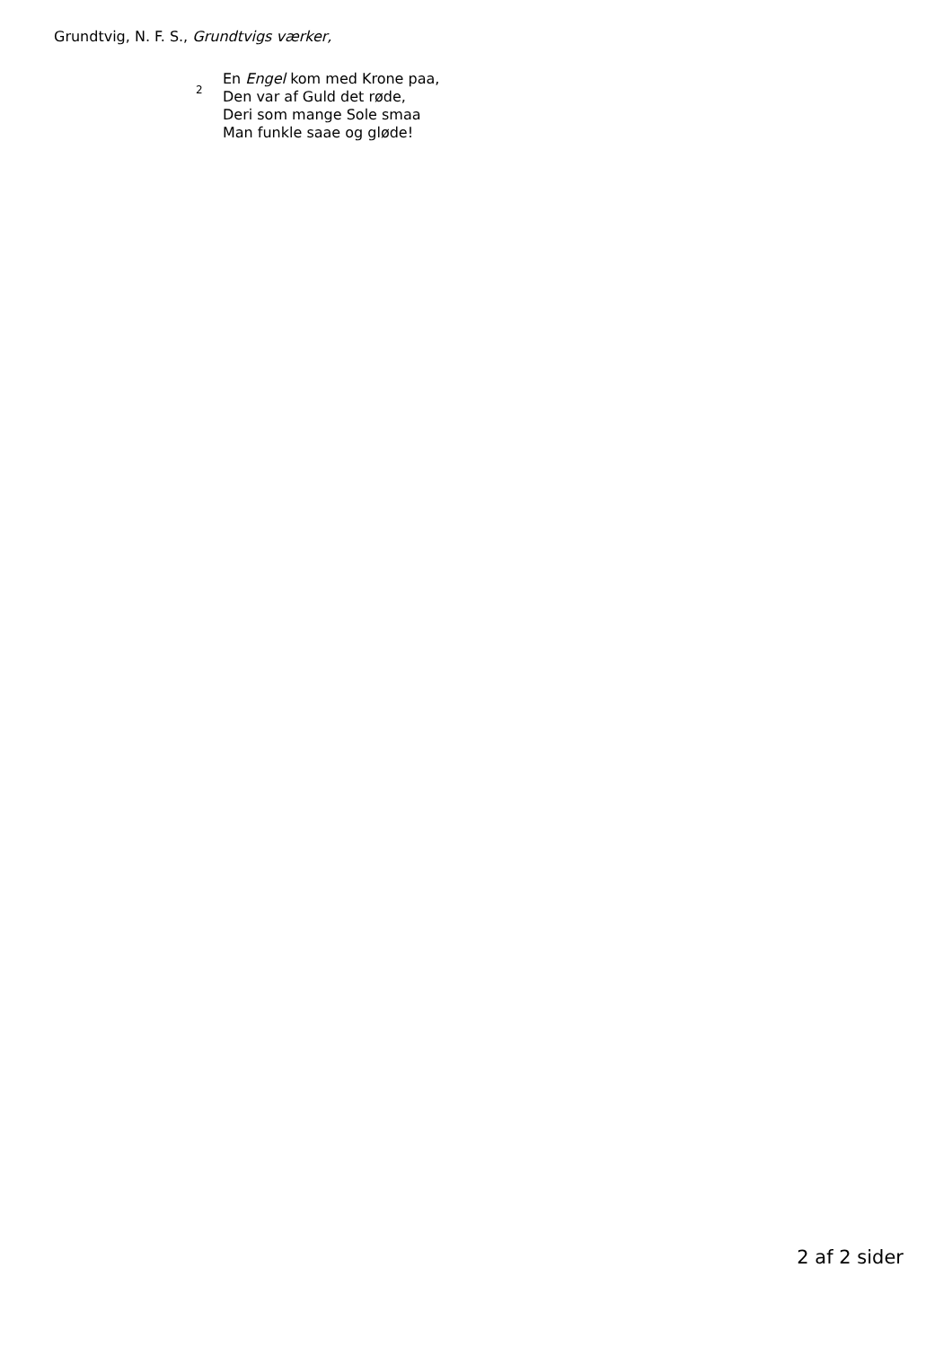Grundtvig, N. F. S., Grundtvigs værker,
2
En Engel kom med Krone paa,
Den var af Guld det røde,
Deri som mange Sole smaa
Man funkle saae og gløde!
2 af 2 sider